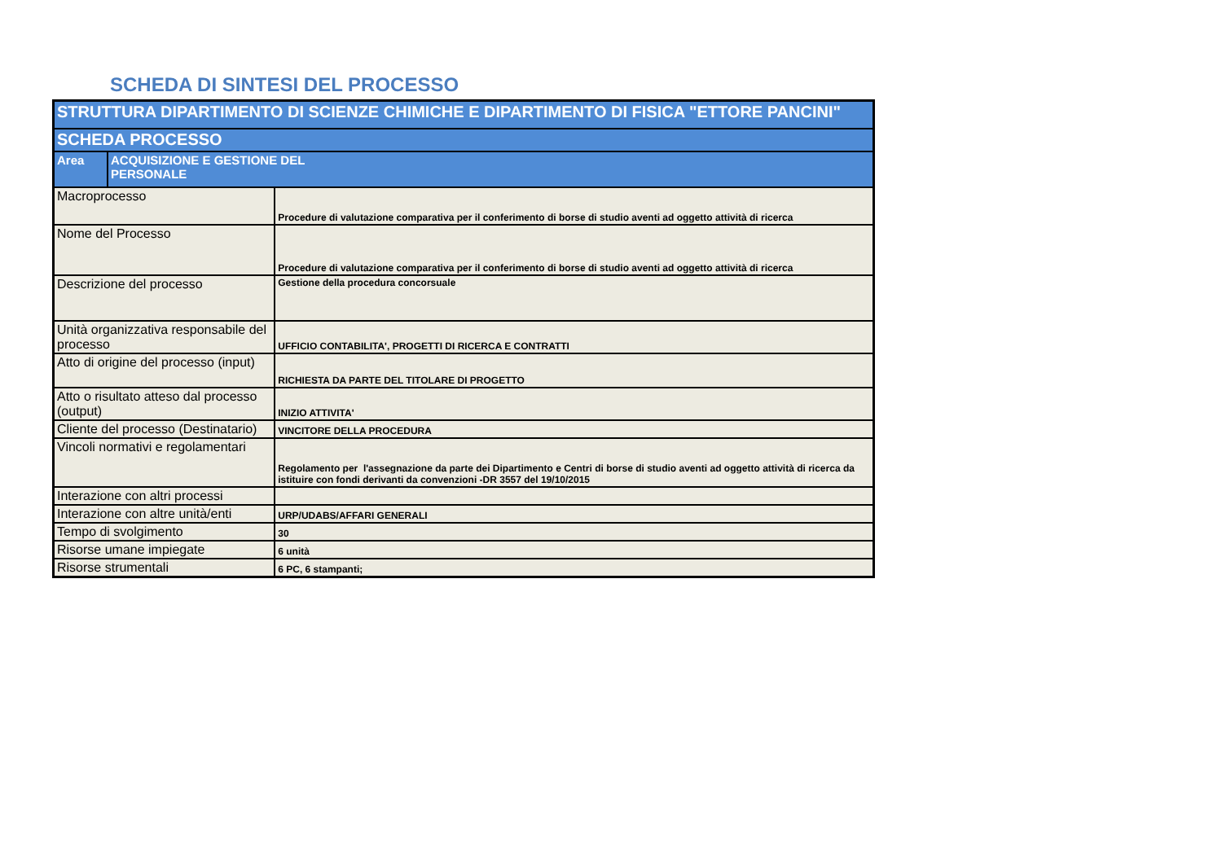SCHEDA DI SINTESI DEL PROCESSO
| STRUTTURA DIPARTIMENTO DI SCIENZE CHIMICHE E DIPARTIMENTO DI FISICA "ETTORE PANCINI" | | |
| SCHEDA PROCESSO | | |
| Area | ACQUISIZIONE E GESTIONE DEL PERSONALE | |
| Macroprocesso | | Procedure di valutazione comparativa per il conferimento di borse di studio aventi ad oggetto attività di ricerca |
| Nome del Processo | | Procedure di valutazione comparativa per il conferimento di borse di studio aventi ad oggetto attività di ricerca |
| Descrizione del processo | | Gestione della procedura concorsuale |
| Unità organizzativa responsabile del processo | | UFFICIO CONTABILITA', PROGETTI DI RICERCA E CONTRATTI |
| Atto di origine del processo (input) | | RICHIESTA DA PARTE DEL TITOLARE DI PROGETTO |
| Atto o risultato atteso dal processo (output) | | INIZIO ATTIVITA' |
| Cliente del processo (Destinatario) | | VINCITORE DELLA PROCEDURA |
| Vincoli normativi e regolamentari | | Regolamento per l'assegnazione da parte dei Dipartimento e Centri di borse di studio aventi ad oggetto attività di ricerca da istituire con fondi derivanti da convenzioni -DR 3557 del 19/10/2015 |
| Interazione con altri processi | | |
| Interazione con altre unità/enti | | URP/UDABS/AFFARI GENERALI |
| Tempo di svolgimento | | 30 |
| Risorse umane impiegate | | 6 unità |
| Risorse strumentali | | 6 PC, 6 stampanti; |